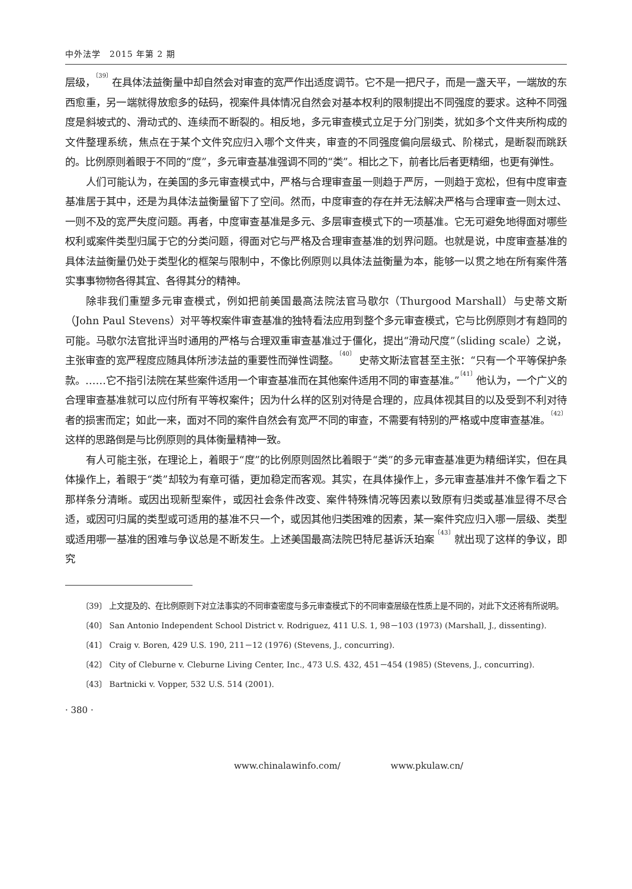中外法学　2015 年第 2 期
层级，<sup>〔39〕</sup>在具体法益衡量中却自然会对审查的宽严作出适度调节。它不是一把尺子，而是一盏天平，一端放的东西愈重，另一端就得放愈多的砝码，视案件具体情况自然会对基本权利的限制提出不同强度的要求。这种不同强度是斜坡式的、滑动式的、连续而不断裂的。相反地，多元审查模式立足于分门别类，犹如多个文件夹所构成的文件整理系统，焦点在于某个文件究应归入哪个文件夹，审查的不同强度偏向层级式、阶梯式，是断裂而跳跃的。比例原则着眼于不同的“度”，多元审查基准强调不同的“类”。相比之下，前者比后者更精细，也更有弹性。
人们可能认为，在美国的多元审查模式中，严格与合理审查虽一则趋于严厉，一则趋于宽松，但有中度审查基准居于其中，还是为具体法益衡量留下了空间。然而，中度审查的存在并无法解决严格与合理审查一则太过、一则不及的宽严失度问题。再者，中度审查基准是多元、多层审查模式下的一项基准。它无可避免地得面对哪些权利或案件类型归属于它的分类问题，得面对它与严格及合理审查基准的划界问题。也就是说，中度审查基准的具体法益衡量仍处于类型化的框架与限制中，不像比例原则以具体法益衡量为本，能够一以贯之地在所有案件落实事事物物各得其宜、各得其分的精神。
除非我们重塑多元审查模式，例如把前美国最高法院法官马歇尔（Thurgood Marshall）与史蒂文斯（John Paul Stevens）对平等权案件审查基准的独特看法应用到整个多元审查模式，它与比例原则才有趋同的可能。马歇尔法官批评当时通用的严格与合理双重审查基准过于僵化，提出“滑动尺度”（sliding scale）之说，主张审查的宽严程度应随具体所涉法益的重要性而弹性调整。<sup>〔40〕</sup> 史蒂文斯法官甚至主张：“只有一个平等保护条款。……它不指引法院在某些案件适用一个审查基准而在其他案件适用不同的审查基准。”<sup>〔41〕</sup>他认为，一个广义的合理审查基准就可以应付所有平等权案件；因为什么样的区别对待是合理的，应具体视其目的以及受到不利对待者的损害而定；如此一来，面对不同的案件自然会有宽严不同的审查，不需要有特别的严格或中度审查基准。<sup>〔42〕</sup> 这样的思路倒是与比例原则的具体衡量精神一致。
有人可能主张，在理论上，着眼于“度”的比例原则固然比着眼于“类”的多元审查基准更为精细详实，但在具体操作上，着眼于“类”却较为有章可循，更加稳定而客观。其实，在具体操作上，多元审查基准并不像乍看之下那样条分清晰。或因出现新型案件，或因社会条件改变、案件特殊情况等因素以致原有归类或基准显得不尽合适，或因可归属的类型或可适用的基准不只一个，或因其他归类困难的因素，某一案件究应归入哪一层级、类型或适用哪一基准的困难与争议总是不断发生。上述美国最高法院巴特尼基诉沃珀案<sup>〔43〕</sup>就出现了这样的争议，即究
〔39〕 上文提及的、在比例原则下对立法事实的不同审查密度与多元审查模式下的不同审查层级在性质上是不同的，对此下文还将有所说明。
〔40〕 San Antonio Independent School District v. Rodriguez, 411 U.S. 1, 98－103 (1973) (Marshall, J., dissenting).
〔41〕 Craig v. Boren, 429 U.S. 190, 211－12 (1976) (Stevens, J., concurring).
〔42〕 City of Cleburne v. Cleburne Living Center, Inc., 473 U.S. 432, 451－454 (1985) (Stevens, J., concurring).
〔43〕 Bartnicki v. Vopper, 532 U.S. 514 (2001).
· 380 ·
www.chinalawinfo.com/ www.pkulaw.cn/